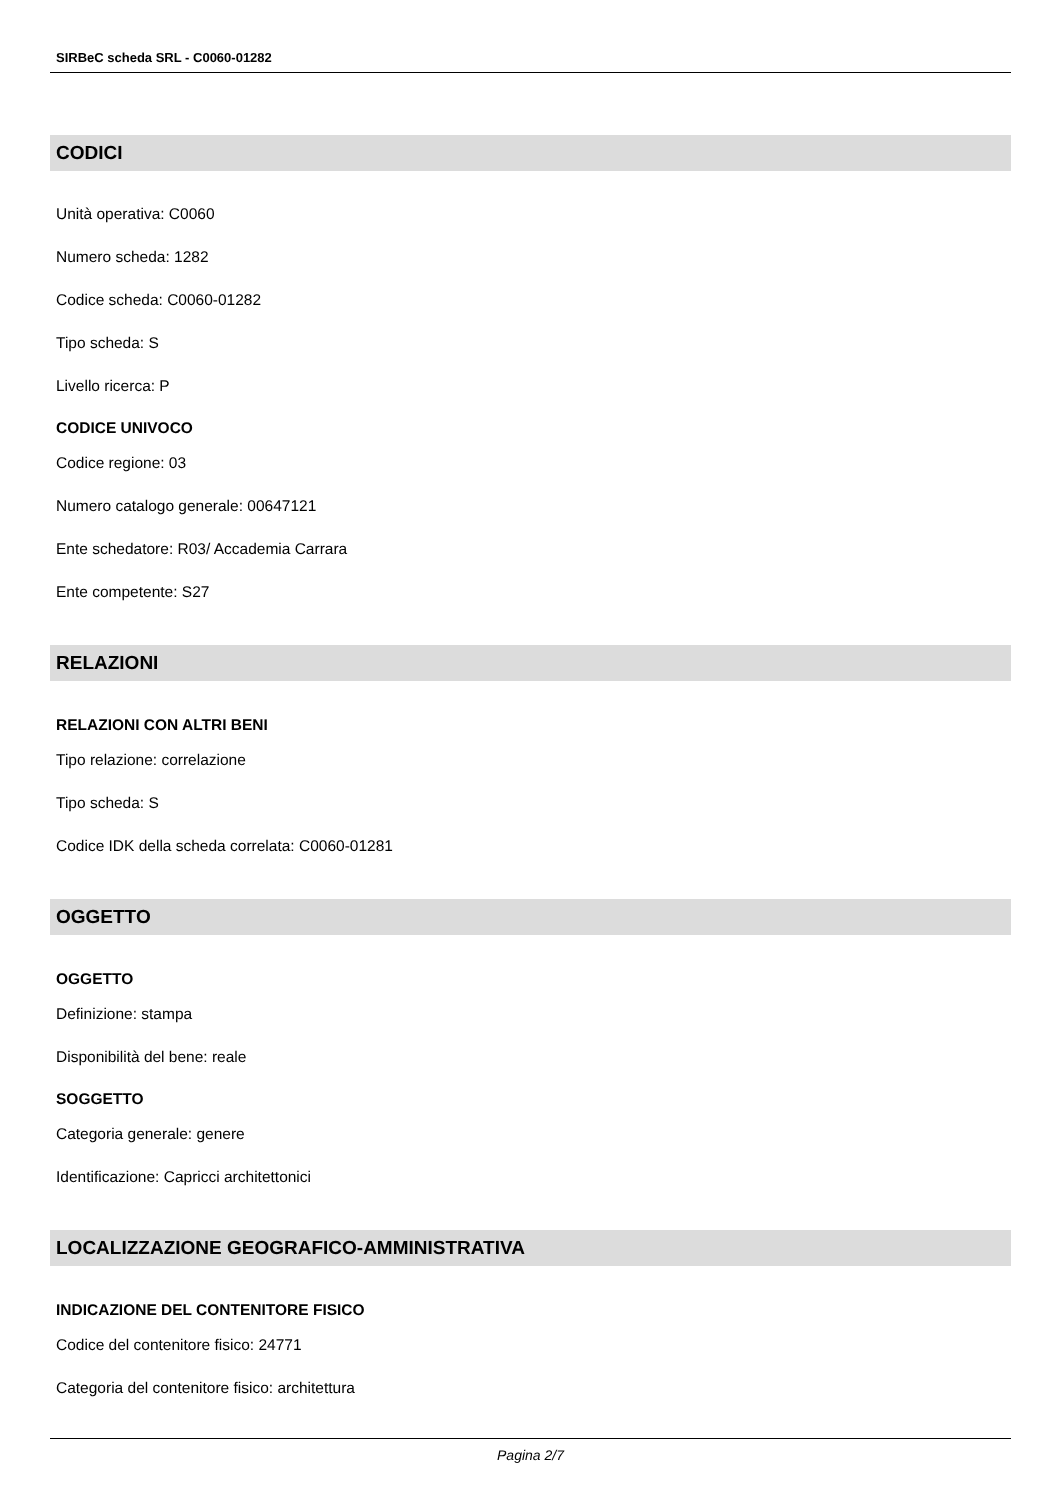SIRBeC scheda SRL - C0060-01282
CODICI
Unità operativa: C0060
Numero scheda: 1282
Codice scheda: C0060-01282
Tipo scheda: S
Livello ricerca: P
CODICE UNIVOCO
Codice regione: 03
Numero catalogo generale: 00647121
Ente schedatore: R03/ Accademia Carrara
Ente competente: S27
RELAZIONI
RELAZIONI CON ALTRI BENI
Tipo relazione: correlazione
Tipo scheda: S
Codice IDK della scheda correlata: C0060-01281
OGGETTO
OGGETTO
Definizione: stampa
Disponibilità del bene: reale
SOGGETTO
Categoria generale: genere
Identificazione: Capricci architettonici
LOCALIZZAZIONE GEOGRAFICO-AMMINISTRATIVA
INDICAZIONE DEL CONTENITORE FISICO
Codice del contenitore fisico: 24771
Categoria del contenitore fisico: architettura
Pagina 2/7